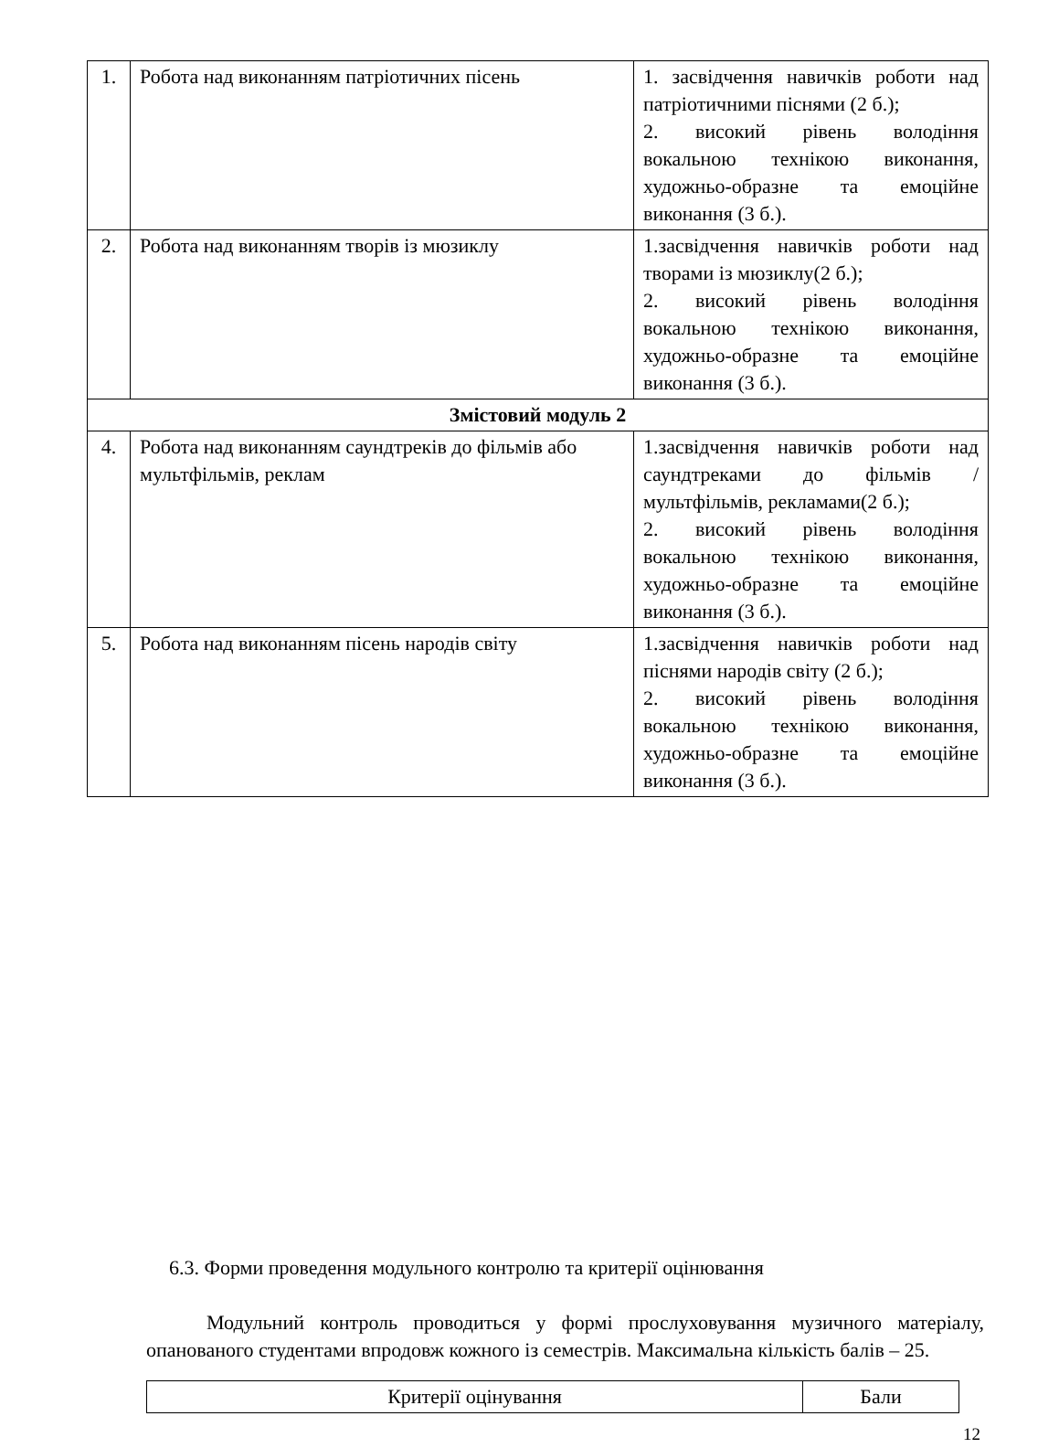| 1. | Робота над виконанням патріотичних пісень | 1. засвідчення навичків роботи над патріотичними піснями (2 б.); 2. високий рівень володіння вокальною технікою виконання, художньо-образне та емоційне виконання (3 б.). |
| 2. | Робота над виконанням творів із мюзиклу | 1.засвідчення навичків роботи над творами із мюзиклу(2 б.); 2. високий рівень володіння вокальною технікою виконання, художньо-образне та емоційне виконання (3 б.). |
| Змістовий модуль 2 | | |
| 4. | Робота над виконанням саундтреків до фільмів або мультфільмів, реклам | 1.засвідчення навичків роботи над саундтреками до фільмів /мультфільмів, рекламами(2 б.); 2. високий рівень володіння вокальною технікою виконання, художньо-образне та емоційне виконання (3 б.). |
| 5. | Робота над виконанням пісень народів світу | 1.засвідчення навичків роботи над піснями народів світу (2 б.); 2. високий рівень володіння вокальною технікою виконання, художньо-образне та емоційне виконання (3 б.). |
6.3. Форми проведення модульного контролю та критерії оцінювання
Модульний контроль проводиться у формі прослуховування музичного матеріалу, опанованого студентами впродовж кожного із семестрів. Максимальна кількість балів – 25.
| Критерії оцінування | Бали |
12